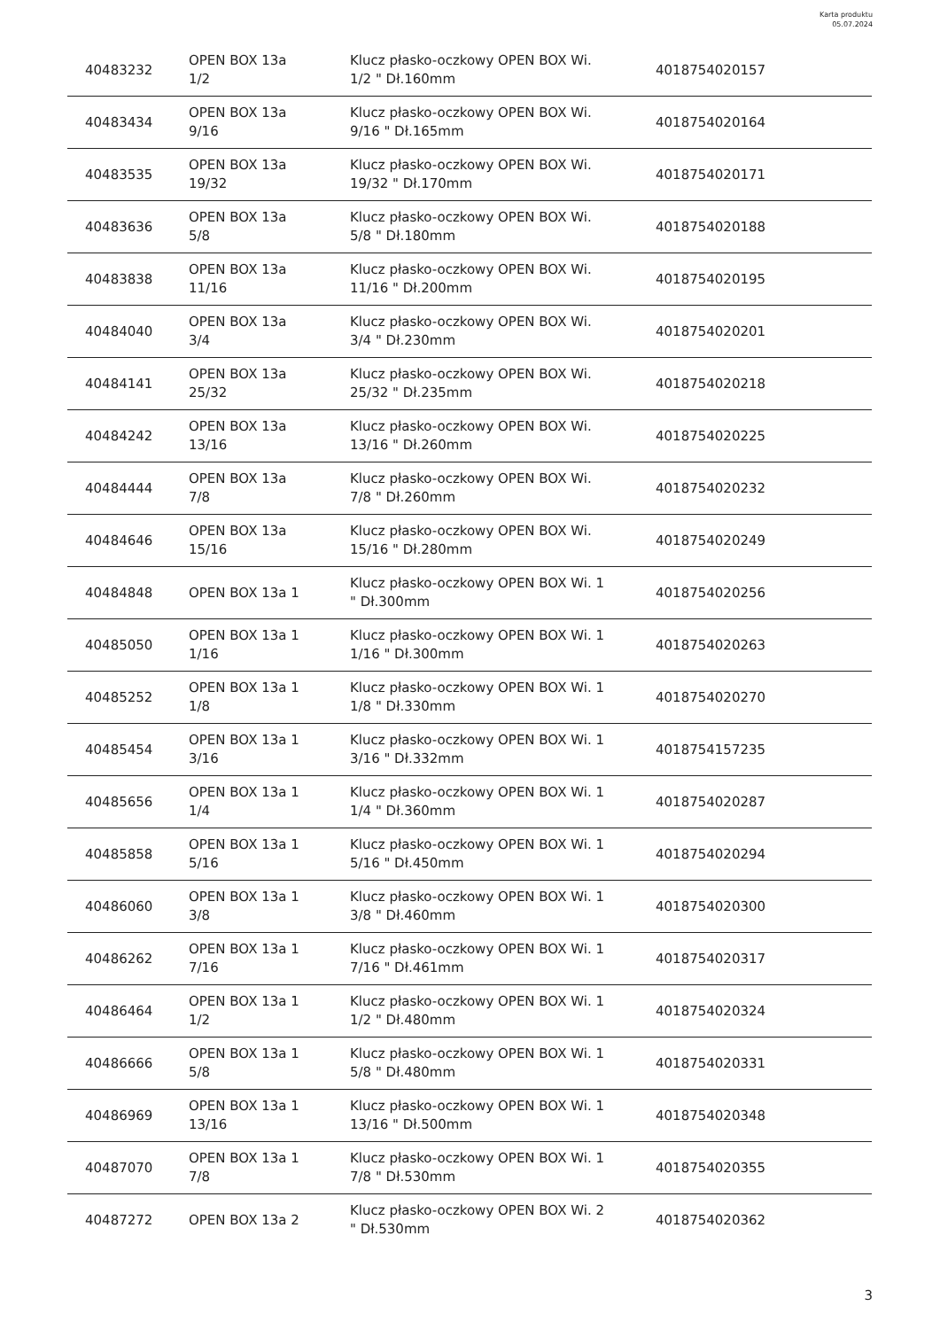Karta produktu
05.07.2024
| 40483232 | OPEN BOX 13a 1/2 | Klucz płasko-oczkowy OPEN BOX Wi. 1/2 " Dł.160mm | 4018754020157 |
| 40483434 | OPEN BOX 13a 9/16 | Klucz płasko-oczkowy OPEN BOX Wi. 9/16 " Dł.165mm | 4018754020164 |
| 40483535 | OPEN BOX 13a 19/32 | Klucz płasko-oczkowy OPEN BOX Wi. 19/32 " Dł.170mm | 4018754020171 |
| 40483636 | OPEN BOX 13a 5/8 | Klucz płasko-oczkowy OPEN BOX Wi. 5/8 " Dł.180mm | 4018754020188 |
| 40483838 | OPEN BOX 13a 11/16 | Klucz płasko-oczkowy OPEN BOX Wi. 11/16 " Dł.200mm | 4018754020195 |
| 40484040 | OPEN BOX 13a 3/4 | Klucz płasko-oczkowy OPEN BOX Wi. 3/4 " Dł.230mm | 4018754020201 |
| 40484141 | OPEN BOX 13a 25/32 | Klucz płasko-oczkowy OPEN BOX Wi. 25/32 " Dł.235mm | 4018754020218 |
| 40484242 | OPEN BOX 13a 13/16 | Klucz płasko-oczkowy OPEN BOX Wi. 13/16 " Dł.260mm | 4018754020225 |
| 40484444 | OPEN BOX 13a 7/8 | Klucz płasko-oczkowy OPEN BOX Wi. 7/8 " Dł.260mm | 4018754020232 |
| 40484646 | OPEN BOX 13a 15/16 | Klucz płasko-oczkowy OPEN BOX Wi. 15/16 " Dł.280mm | 4018754020249 |
| 40484848 | OPEN BOX 13a 1 | Klucz płasko-oczkowy OPEN BOX Wi. 1 " Dł.300mm | 4018754020256 |
| 40485050 | OPEN BOX 13a 1 1/16 | Klucz płasko-oczkowy OPEN BOX Wi. 1 1/16 " Dł.300mm | 4018754020263 |
| 40485252 | OPEN BOX 13a 1 1/8 | Klucz płasko-oczkowy OPEN BOX Wi. 1 1/8 " Dł.330mm | 4018754020270 |
| 40485454 | OPEN BOX 13a 1 3/16 | Klucz płasko-oczkowy OPEN BOX Wi. 1 3/16 " Dł.332mm | 4018754157235 |
| 40485656 | OPEN BOX 13a 1 1/4 | Klucz płasko-oczkowy OPEN BOX Wi. 1 1/4 " Dł.360mm | 4018754020287 |
| 40485858 | OPEN BOX 13a 1 5/16 | Klucz płasko-oczkowy OPEN BOX Wi. 1 5/16 " Dł.450mm | 4018754020294 |
| 40486060 | OPEN BOX 13a 1 3/8 | Klucz płasko-oczkowy OPEN BOX Wi. 1 3/8 " Dł.460mm | 4018754020300 |
| 40486262 | OPEN BOX 13a 1 7/16 | Klucz płasko-oczkowy OPEN BOX Wi. 1 7/16 " Dł.461mm | 4018754020317 |
| 40486464 | OPEN BOX 13a 1 1/2 | Klucz płasko-oczkowy OPEN BOX Wi. 1 1/2 " Dł.480mm | 4018754020324 |
| 40486666 | OPEN BOX 13a 1 5/8 | Klucz płasko-oczkowy OPEN BOX Wi. 1 5/8 " Dł.480mm | 4018754020331 |
| 40486969 | OPEN BOX 13a 1 13/16 | Klucz płasko-oczkowy OPEN BOX Wi. 1 13/16 " Dł.500mm | 4018754020348 |
| 40487070 | OPEN BOX 13a 1 7/8 | Klucz płasko-oczkowy OPEN BOX Wi. 1 7/8 " Dł.530mm | 4018754020355 |
| 40487272 | OPEN BOX 13a 2 | Klucz płasko-oczkowy OPEN BOX Wi. 2 " Dł.530mm | 4018754020362 |
3